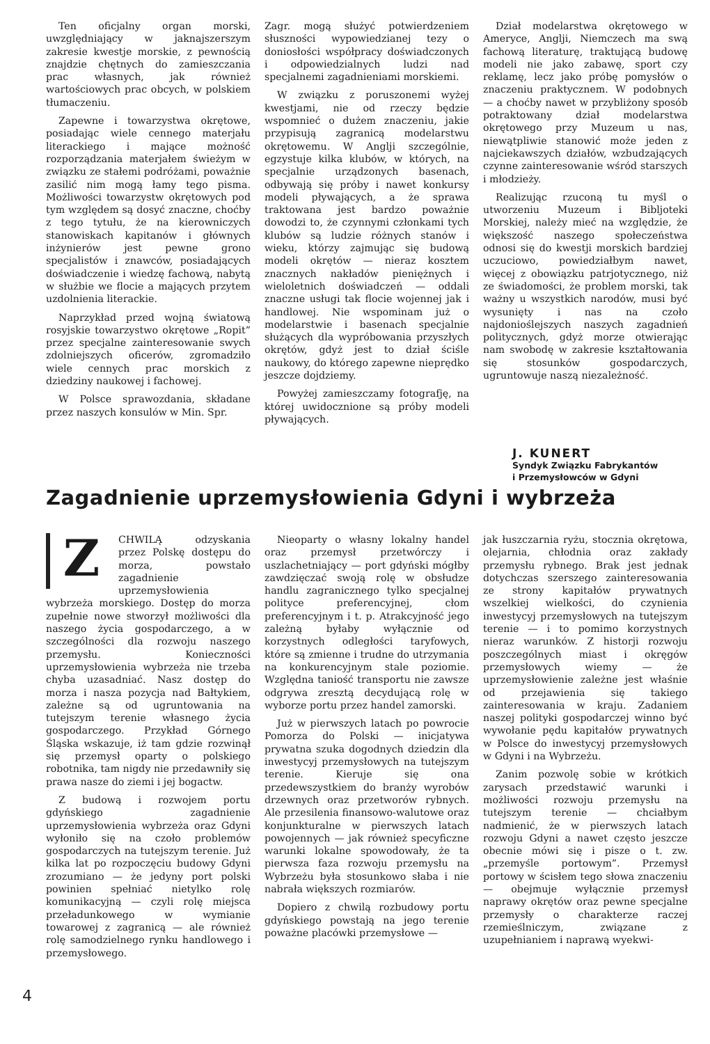Ten oficjalny organ morski, uwzględniający w jaknajszerszym zakresie kwestje morskie, z pewnością znajdzie chętnych do zamieszczania prac własnych, jak również wartościowych prac obcych, w polskiem tłumaczeniu.
Zapewne i towarzystwa okrętowe, posiadając wiele cennego materjału literackiego i mające możność rozporządzania materjałem świeżym w związku ze stałemi podróżami, poważnie zasilić nim mogą łamy tego pisma. Możliwości towarzystw okrętowych pod tym względem są dosyć znaczne, choćby z tego tytułu, że na kierowniczych stanowiskach kapitanów i głównych inżynierów jest pewne grono specjalistów i znawców, posiadających doświadczenie i wiedzę fachową, nabytą w służbie we flocie a mających przytem uzdolnienia literackie.
Naprzykład przed wojną światową rosyjskie towarzystwo okrętowe „Ropit” przez specjalne zainteresowanie swych zdolniejszych oficerów, zgromadziło wiele cennych prac morskich z dziedziny naukowej i fachowej.
W Polsce sprawozdania, składane przez naszych konsulów w Min. Spr.
Zagr. mogą służyć potwierdzeniem słuszności wypowiedzianej tezy o doniosłości współpracy doświadczonych i odpowiedzialnych ludzi nad specjalnemi zagadnieniami morskiemi.
W związku z poruszonemi wyżej kwestjami, nie od rzeczy będzie wspomnieć o dużem znaczeniu, jakie przypisują zagranicą modelarstwu okrętowemu. W Anglji szczególnie, egzystuje kilka klubów, w których, na specjalnie urządzonych basenach, odbywają się próby i nawet konkursy modeli pływających, a że sprawa traktowana jest bardzo poważnie dowodzi to, że czynnymi członkami tych klubów są ludzie różnych stanów i wieku, którzy zajmując się budową modeli okrętów — nieraz kosztem znacznych nakładów pieniężnych i wieloletnich doświadczeń — oddali znaczne usługi tak flocie wojennej jak i handlowej. Nie wspominam już o modelarstwie i basenach specjalnie służących dla wypróbowania przyszłych okrętów, gdyż jest to dział ściśle naukowy, do którego zapewne nieprędko jeszcze dojdziemy.
Powyżej zamieszczamy fotografję, na której uwidocznione są próby modeli pływających.
Dział modelarstwa okrętowego w Ameryce, Anglji, Niemczech ma swą fachową literaturę, traktującą budowę modeli nie jako zabawę, sport czy reklamę, lecz jako próbę pomysłów o znaczeniu praktycznem. W podobnych — a choćby nawet w przybliżony sposób potraktowany dział modelarstwa okrętowego przy Muzeum u nas, niewątpliwie stanowić może jeden z najciekawszych działów, wzbudzających czynne zainteresowanie wśród starszych i młodzieży.
Realizując rzuconą tu myśl o utworzeniu Muzeum i Bibljoteki Morskiej, należy mieć na względzie, że większość naszego społeczeństwa odnosi się do kwestji morskich bardziej uczuciowo, powiedziałbym nawet, więcej z obowiązku patrjotycznego, niż ze świadomości, że problem morski, tak ważny u wszystkich narodów, musi być wysunięty i nas na czoło najdonioślejszych naszych zagadnień politycznych, gdyż morze otwierając nam swobodę w zakresie kształtowania się stosunków gospodarczych, ugruntowuje naszą niezależność.
J. KUNERT
Syndyk Związku Fabrykantów
i Przemysłowców w Gdyni
Zagadnienie uprzemysłowienia Gdyni i wybrzeża
ZCHWILĄ odzyskania przez Polskę dostępu do morza, powstało zagadnienie uprzemysłowienia wybrzeża morskiego. Dostęp do morza zupełnie nowe stworzył możliwości dla naszego życia gospodarczego, a w szczególności dla rozwoju naszego przemysłu. Konieczności uprzemysłowienia wybrzeża nie trzeba chyba uzasadniać. Nasz dostęp do morza i nasza pozycja nad Bałtykiem, zależne są od ugruntowania na tutejszym terenie własnego życia gospodarczego. Przykład Górnego Śląska wskazuje, iż tam gdzie rozwinął się przemysł oparty o polskiego robotnika, tam nigdy nie przedawniły się prawa nasze do ziemi i jej bogactw.
Z budową i rozwojem portu gdyńskiego zagadnienie uprzemysłowienia wybrzeża oraz Gdyni wyłoniło się na czoło problemów gospodarczych na tutejszym terenie. Już kilka lat po rozpoczęciu budowy Gdyni zrozumiano — że jedyny port polski powinien spełniać nietylko rolę komunikacyjną — czyli rolę miejsca przeładunkowego w wymianie towarowej z zagranicą — ale również rolę samodzielnego rynku handlowego i przemysłowego.
Nieoparty o własny lokalny handel oraz przemysł przetwórczy i uszlachetniający — port gdyński mógłby zawdzięczać swoją rolę w obsłudze handlu zagranicznego tylko specjalnej polityce preferencyjnej, cłom preferencyjnym i t. p. Atrakcyjność jego zależną byłaby wyłącznie od korzystnych odległości taryfowych, które są zmienne i trudne do utrzymania na konkurencyjnym stale poziomie. Względna taniość transportu nie zawsze odgrywa zresztą decydującą rolę w wyborze portu przez handel zamorski.
Już w pierwszych latach po powrocie Pomorza do Polski — inicjatywa prywatna szuka dogodnych dziedzin dla inwestycyj przemysłowych na tutejszym terenie. Kieruje się ona przedewszystkiem do branży wyrobów drzewnych oraz przetworów rybnych. Ale przesilenia finansowo-walutowe oraz konjunkturalne w pierwszych latach powojennych — jak również specyficzne warunki lokalne spowodowały, że ta pierwsza faza rozwoju przemysłu na Wybrzeżu była stosunkowo słaba i nie nabrała większych rozmiarów.
Dopiero z chwilą rozbudowy portu gdyńskiego powstają na jego terenie poważne placówki przemysłowe —
jak łuszczarnia ryżu, stocznia okrętowa, olejarnia, chłodnia oraz zakłady przemysłu rybnego. Brak jest jednak dotychczas szerszego zainteresowania ze strony kapitałów prywatnych wszelkiej wielkości, do czynienia inwestycyj przemysłowych na tutejszym terenie — i to pomimo korzystnych nieraz warunków. Z historji rozwoju poszczególnych miast i okręgów przemysłowych wiemy — że uprzemysłowienie zależne jest właśnie od przejawienia się takiego zainteresowania w kraju. Zadaniem naszej polityki gospodarczej winno być wywołanie pędu kapitałów prywatnych w Polsce do inwestycyj przemysłowych w Gdyni i na Wybrzeżu.
Zanim pozwolę sobie w krótkich zarysach przedstawić warunki i możliwości rozwoju przemysłu na tutejszym terenie — chciałbym nadmienić, że w pierwszych latach rozwoju Gdyni a nawet często jeszcze obecnie mówi się i pisze o t. zw. „przemyśle portowym”. Przemysł portowy w ścisłem tego słowa znaczeniu — obejmuje wyłącznie przemysł naprawy okrętów oraz pewne specjalne przemysły o charakterze raczej rzemieślniczym, związane z uzupełnianiem i naprawą wyekwi-
4